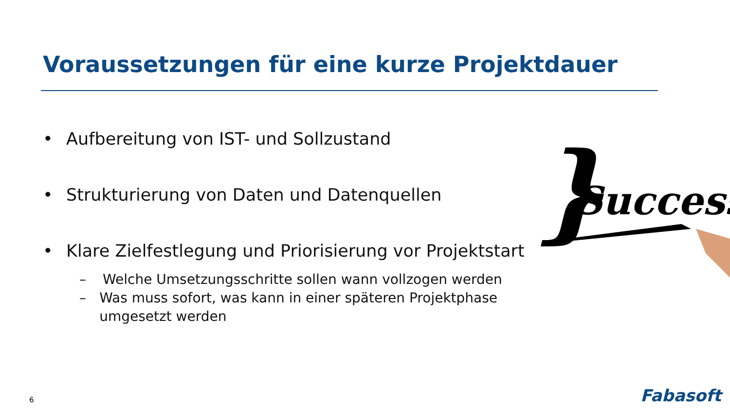Voraussetzungen für eine kurze Projektdauer
• Aufbereitung von IST- und Sollzustand
• Strukturierung von Daten und Datenquellen
• Klare Zielfestlegung und Priorisierung vor Projektstart
– Welche Umsetzungsschritte sollen wann vollzogen werden
– Was muss sofort, was kann in einer späteren Projektphase umgesetzt werden
}
Success
6 Fabasoft